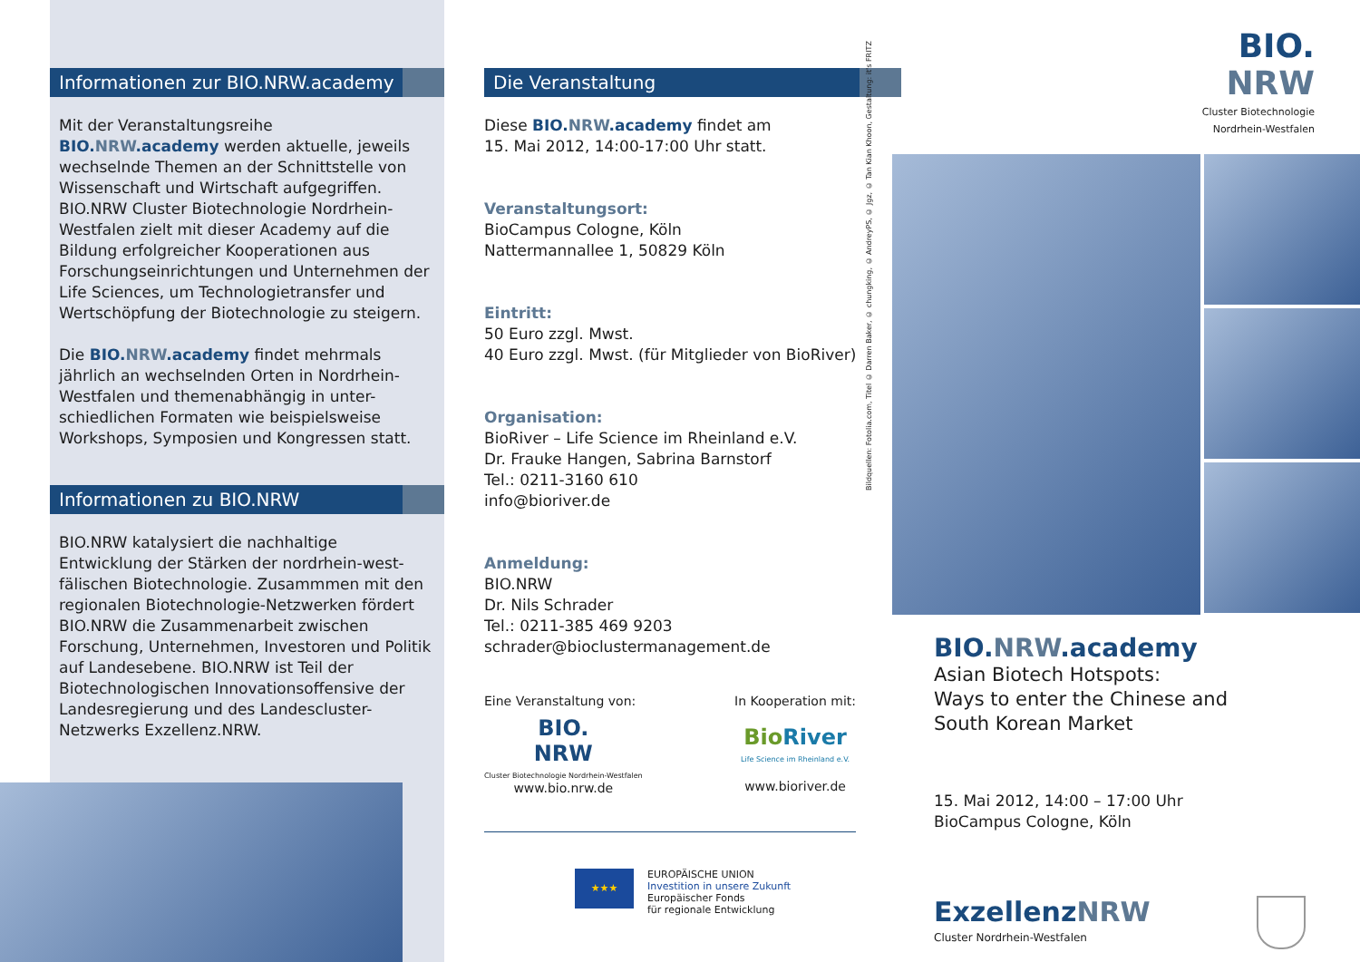Informationen zur BIO.NRW.academy
Mit der Veranstaltungsreihe BIO.NRW.academy werden aktuelle, jeweils wechselnde Themen an der Schnittstelle von Wissenschaft und Wirtschaft aufgegriffen. BIO.NRW Cluster Biotechnologie Nordrhein-Westfalen zielt mit dieser Academy auf die Bildung erfolgreicher Kooperationen aus Forschungseinrichtungen und Unternehmen der Life Sciences, um Technologietransfer und Wertschöpfung der Biotechnologie zu steigern.
Die BIO.NRW.academy findet mehrmals jährlich an wechselnden Orten in Nordrhein-Westfalen und themenabhängig in unter-schiedlichen Formaten wie beispielsweise Workshops, Symposien und Kongressen statt.
Informationen zu BIO.NRW
BIO.NRW katalysiert die nachhaltige Entwicklung der Stärken der nordrhein-west-fälischen Biotechnologie. Zusammmen mit den regionalen Biotechnologie-Netzwerken fördert BIO.NRW die Zusammenarbeit zwischen Forschung, Unternehmen, Investoren und Politik auf Landesebene. BIO.NRW ist Teil der Biotechnologischen Innovationsoffensive der Landesregierung und des Landescluster-Netzwerks Exzellenz.NRW.
Die Veranstaltung
Diese BIO.NRW.academy findet am
15. Mai 2012, 14:00-17:00 Uhr statt.
Veranstaltungsort:
BioCampus Cologne, Köln
Nattermannallee 1, 50829 Köln
Eintritt:
50 Euro zzgl. Mwst.
40 Euro zzgl. Mwst. (für Mitglieder von BioRiver)
Organisation:
BioRiver – Life Science im Rheinland e.V.
Dr. Frauke Hangen, Sabrina Barnstorf
Tel.: 0211-3160 610
info@bioriver.de
Anmeldung:
BIO.NRW
Dr. Nils Schrader
Tel.: 0211-385 469 9203
schrader@bioclustermanagement.de
Eine Veranstaltung von:
BIO.
NRW
Cluster Biotechnologie Nordrhein-Westfalen
www.bio.nrw.de
In Kooperation mit:
Bio River
Life Science im Rheinland e.V.
www.bioriver.de
★★★
EUROPÄISCHE UNION
Investition in unsere Zukunft
Europäischer Fonds
für regionale Entwicklung
Bildquellen: Fotolia.com, Titel © Darren Baker, © chungking, © AndreyPS, © Jgz, © Tan Kian Khoon, Gestaltung: it's FRITZ
BIO.
NRW
Cluster Biotechnologie
Nordrhein-Westfalen
BIO.NRW.academy
Asian Biotech Hotspots:
Ways to enter the Chinese and
South Korean Market
15. Mai 2012, 14:00 – 17:00 Uhr
BioCampus Cologne, Köln
Exzellenz NRW
Cluster Nordrhein-Westfalen